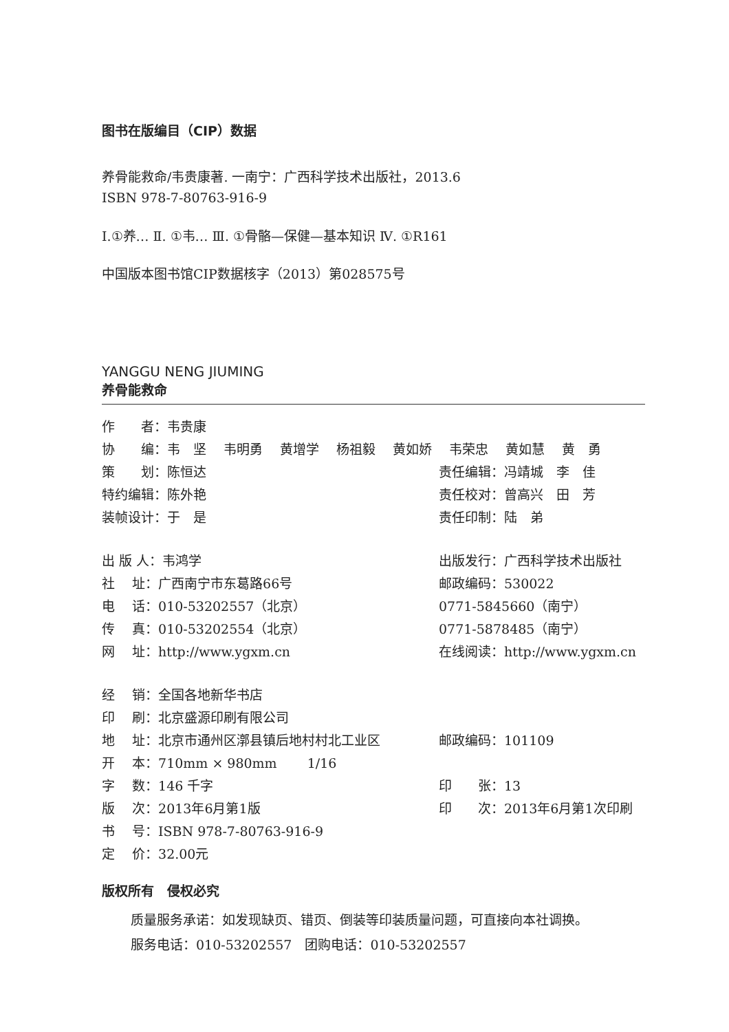图书在版编目（CIP）数据
养骨能救命/韦贵康著. 一南宁：广西科学技术出版社，2013.6
ISBN 978-7-80763-916-9
Ⅰ.①养… Ⅱ. ①韦… Ⅲ. ①骨骼—保健—基本知识 Ⅳ. ①R161
中国版本图书馆CIP数据核字（2013）第028575号
YANGGU NENG JIUMING
养骨能救命
作　　者：韦贵康
协　　编：韦　坚　 韦明勇　 黄增学　 杨祖毅　 黄如娇　 韦荣忠　 黄如慧　 黄　勇
策　　划：陈恒达 责任编辑：冯靖城　李　佳
特约编辑：陈外艳 责任校对：曾高兴　田　芳
装帧设计：于　是 责任印制：陆　弟
出 版 人：韦鸿学 出版发行：广西科学技术出版社
社　 址：广西南宁市东葛路66号 邮政编码：530022
电　 话：010-53202557（北京） 0771-5845660（南宁）
传　 真：010-53202554（北京） 0771-5878485（南宁）
网　 址：http://www.ygxm.cn 在线阅读：http://www.ygxm.cn
经　 销：全国各地新华书店
印　 刷：北京盛源印刷有限公司
地　 址：北京市通州区漷县镇后地村村北工业区 邮政编码：101109
开　 本：710mm × 980mm　　 1/16
字　 数：146 千字 印　　张：13
版　 次：2013年6月第1版 印　　次：2013年6月第1次印刷
书　 号：ISBN 978-7-80763-916-9
定　 价：32.00元
版权所有　侵权必究
质量服务承诺：如发现缺页、错页、倒装等印装质量问题，可直接向本社调换。
服务电话：010-53202557　团购电话：010-53202557